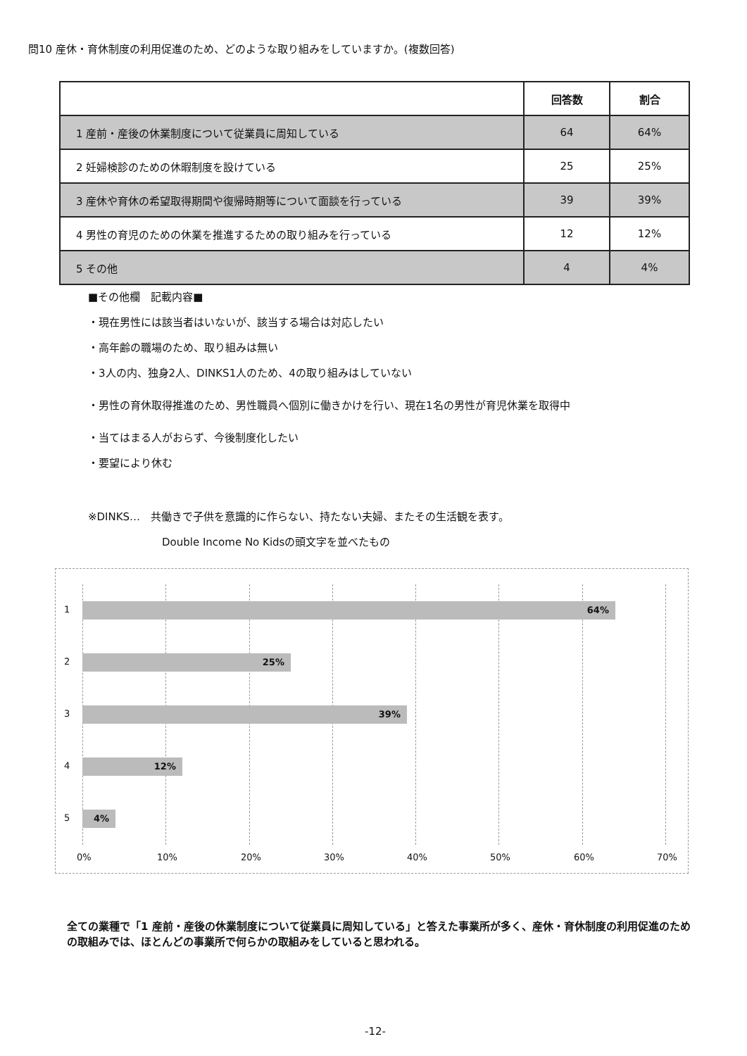問10 産休・育休制度の利用促進のため、どのような取り組みをしていますか。(複数回答)
| | 回答数 | 割合 |
| --- | --- | --- |
| 1 産前・産後の休業制度について従業員に周知している | 64 | 64% |
| 2 妊婦検診のための休暇制度を設けている | 25 | 25% |
| 3 産休や育休の希望取得期間や復帰時期等について面談を行っている | 39 | 39% |
| 4 男性の育児のための休業を推進するための取り組みを行っている | 12 | 12% |
| 5 その他 | 4 | 4% |
■その他欄　記載内容■
・現在男性には該当者はいないが、該当する場合は対応したい
・高年齢の職場のため、取り組みは無い
・3人の内、独身2人、DINKS1人のため、4の取り組みはしていない
・男性の育休取得推進のため、男性職員へ個別に働きかけを行い、現在1名の男性が育児休業を取得中
・当てはまる人がおらず、今後制度化したい
・要望により休む
※DINKS…　共働きで子供を意識的に作らない、持たない夫婦、またその生活観を表す。
Double Income No Kidsの頭文字を並べたもの
1 64%
2 25%
3 39%
4 12%
5 4%
0% 10% 20% 30% 40% 50% 60% 70%
全ての業種で「1 産前・産後の休業制度について従業員に周知している」と答えた事業所が多く、産休・育休制度の利用促進のための取組みでは、ほとんどの事業所で何らかの取組みをしていると思われる。
-12-